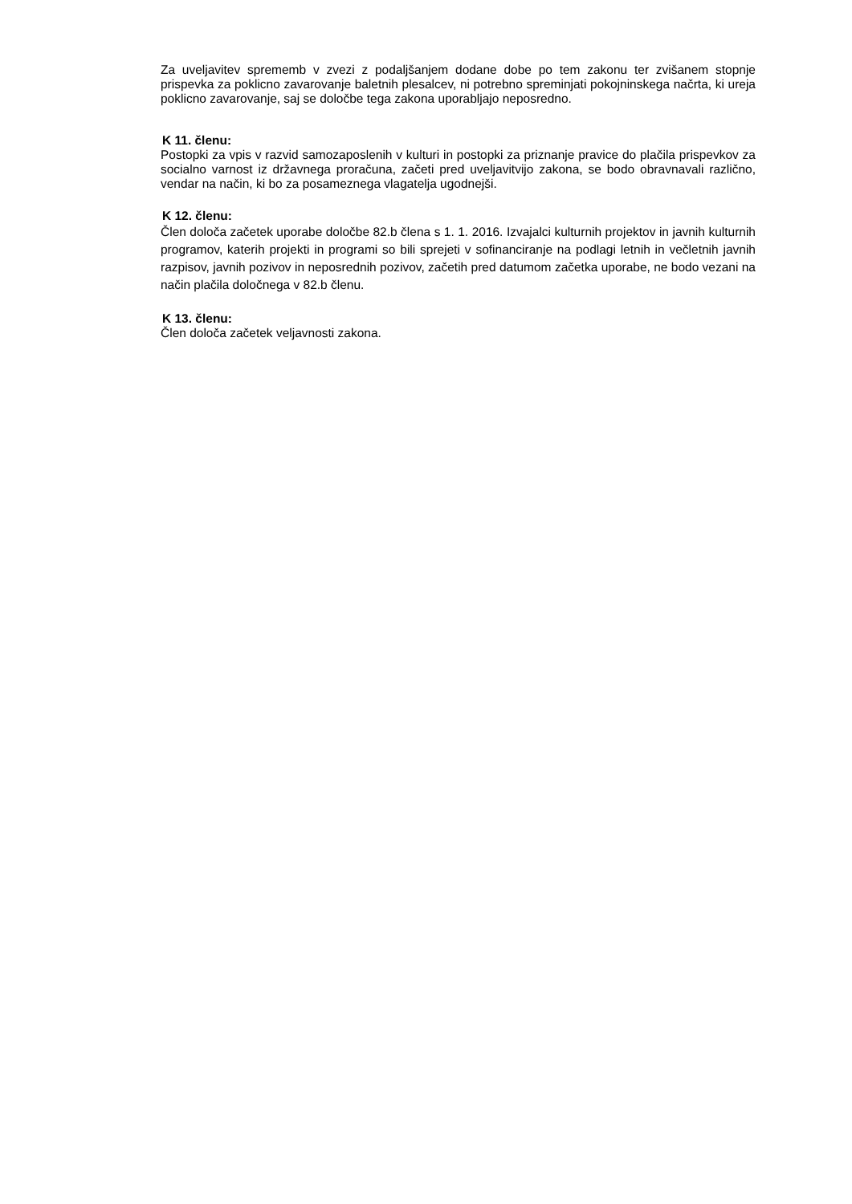Za uveljavitev sprememb v zvezi z podaljšanjem dodane dobe po tem zakonu ter zvišanem stopnje prispevka za poklicno zavarovanje baletnih plesalcev, ni potrebno spreminjati pokojninskega načrta, ki ureja poklicno zavarovanje, saj se določbe tega zakona uporabljajo neposredno.
K 11. členu:
Postopki za vpis v razvid samozaposlenih v kulturi in postopki za priznanje pravice do plačila prispevkov za socialno varnost iz državnega proračuna, začeti pred uveljavitvijo zakona, se bodo obravnavali različno, vendar na način, ki bo za posameznega vlagatelja ugodnejši.
K 12. členu:
Člen določa začetek uporabe določbe 82.b člena s 1. 1. 2016. Izvajalci kulturnih projektov in javnih kulturnih programov, katerih projekti in programi so bili sprejeti v sofinanciranje na podlagi letnih in večletnih javnih razpisov, javnih pozivov in neposrednih pozivov, začetih pred datumom začetka uporabe, ne bodo vezani na način plačila določnega v 82.b členu.
K 13. členu:
Člen določa začetek veljavnosti zakona.